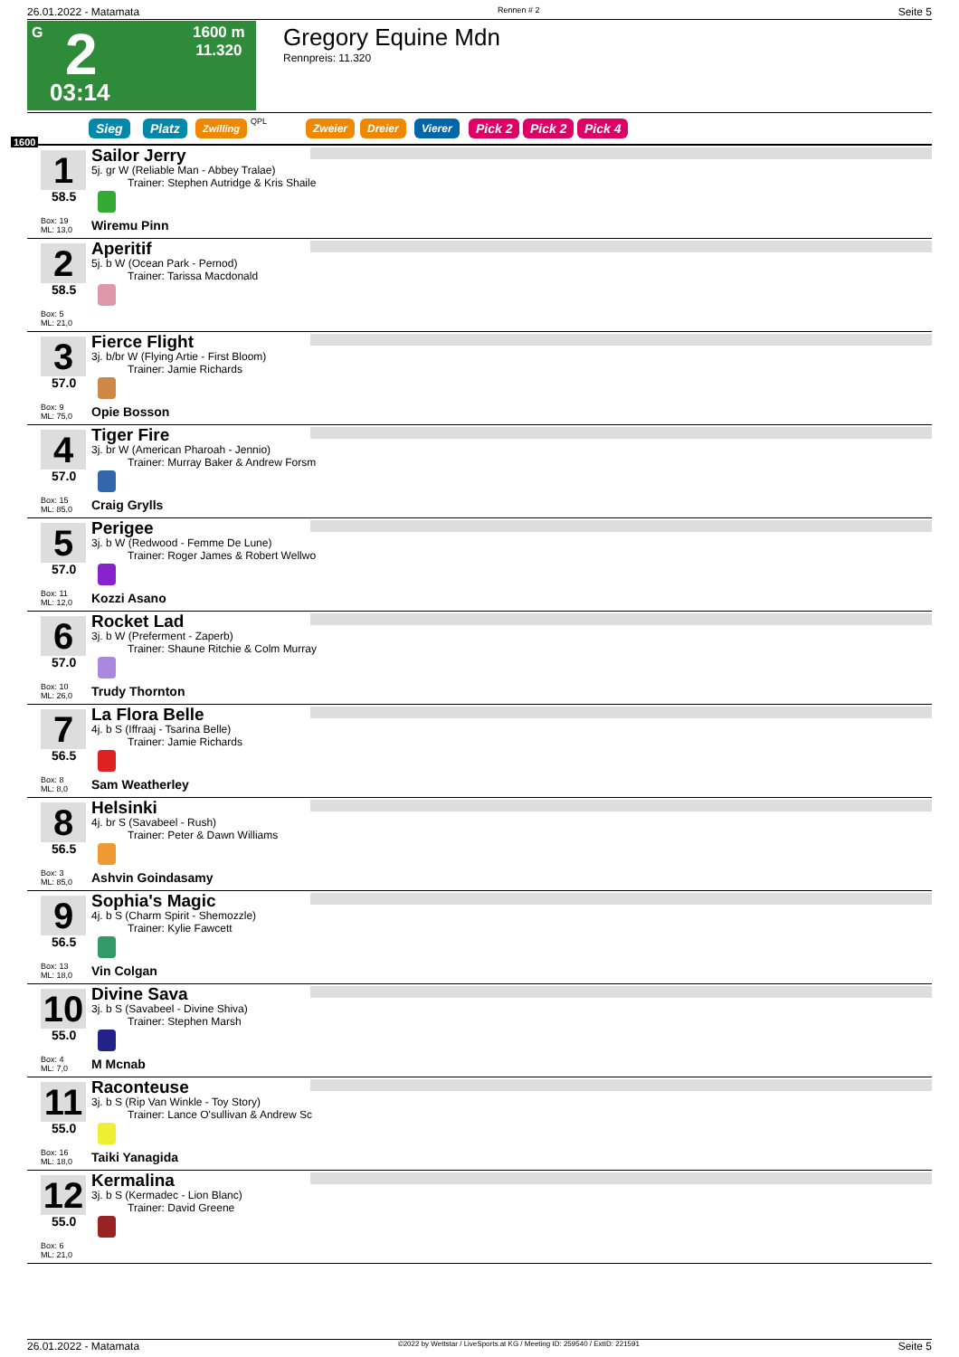26.01.2022 - Matamata Rennen # 2 Seite 5
G 2 1600 m
11.320
03:14
Gregory Equine Mdn
Rennpreis: 11.320
1600
Sieg Platz Zwilling QPL Zweier Dreier Vierer Pick 2 Pick 2 Pick 4
1
58.5
Box: 19
ML: 13,0
Sailor Jerry
5j. gr W (Reliable Man - Abbey Tralae)
Trainer: Stephen Autridge & Kris Shaile
Wiremu Pinn
2
58.5
Box: 5
ML: 21,0
Aperitif
5j. b W (Ocean Park - Pernod)
Trainer: Tarissa Macdonald
3
57.0
Box: 9
ML: 75,0
Fierce Flight
3j. b/br W (Flying Artie - First Bloom)
Trainer: Jamie Richards
Opie Bosson
4
57.0
Box: 15
ML: 85,0
Tiger Fire
3j. br W (American Pharoah - Jennio)
Trainer: Murray Baker & Andrew Forsm
Craig Grylls
5
57.0
Box: 11
ML: 12,0
Perigee
3j. b W (Redwood - Femme De Lune)
Trainer: Roger James & Robert Wellwo
Kozzi Asano
6
57.0
Box: 10
ML: 26,0
Rocket Lad
3j. b W (Preferment - Zaperb)
Trainer: Shaune Ritchie & Colm Murray
Trudy Thornton
7
56.5
Box: 8
ML: 8,0
La Flora Belle
4j. b S (Iffraaj - Tsarina Belle)
Trainer: Jamie Richards
Sam Weatherley
8
56.5
Box: 3
ML: 85,0
Helsinki
4j. br S (Savabeel - Rush)
Trainer: Peter & Dawn Williams
Ashvin Goindasamy
9
56.5
Box: 13
ML: 18,0
Sophia's Magic
4j. b S (Charm Spirit - Shemozzle)
Trainer: Kylie Fawcett
Vin Colgan
10
55.0
Box: 4
ML: 7,0
Divine Sava
3j. b S (Savabeel - Divine Shiva)
Trainer: Stephen Marsh
M Mcnab
11
55.0
Box: 16
ML: 18,0
Raconteuse
3j. b S (Rip Van Winkle - Toy Story)
Trainer: Lance O'sullivan & Andrew Sc
Taiki Yanagida
12
55.0
Box: 6
ML: 21,0
Kermalina
3j. b S (Kermadec - Lion Blanc)
Trainer: David Greene
26.01.2022 - Matamata ©2022 by Wettstar / LiveSports.at KG / Meeting ID: 259540 / ExtID: 221591 Seite 5